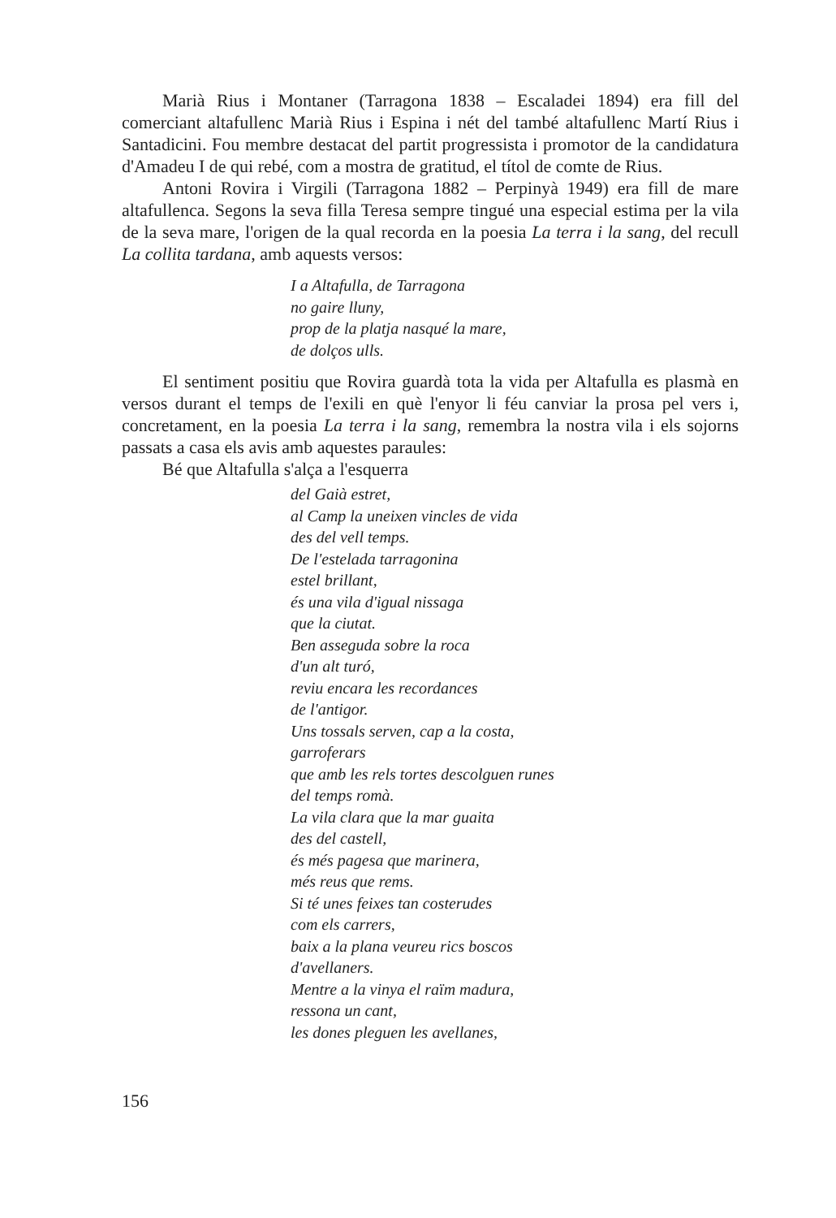Marià Rius i Montaner (Tarragona 1838 – Escaladei 1894) era fill del comerciant altafullenc Marià Rius i Espina i nét del també altafullenc Martí Rius i Santadicini. Fou membre destacat del partit progressista i promotor de la candidatura d'Amadeu I de qui rebé, com a mostra de gratitud, el títol de comte de Rius.
Antoni Rovira i Virgili (Tarragona 1882 – Perpinyà 1949) era fill de mare altafullenca. Segons la seva filla Teresa sempre tingué una especial estima per la vila de la seva mare, l'origen de la qual recorda en la poesia La terra i la sang, del recull La collita tardana, amb aquests versos:
I a Altafulla, de Tarragona
no gaire lluny,
prop de la platja nasqué la mare,
de dolços ulls.
El sentiment positiu que Rovira guardà tota la vida per Altafulla es plasmà en versos durant el temps de l'exili en què l'enyor li féu canviar la prosa pel vers i, concretament, en la poesia La terra i la sang, remembra la nostra vila i els sojorns passats a casa els avis amb aquestes paraules:
Bé que Altafulla s'alça a l'esquerra
del Gaià estret,
al Camp la uneixen vincles de vida
des del vell temps.
De l'estelada tarragonina
estel brillant,
és una vila d'igual nissaga
que la ciutat.
Ben asseguda sobre la roca
d'un alt turó,
reviu encara les recordances
de l'antigor.
Uns tossals serven, cap a la costa,
garroferars
que amb les rels tortes descolguen runes
del temps romà.
La vila clara que la mar guaita
des del castell,
és més pagesa que marinera,
més reus que rems.
Si té unes feixes tan costerudes
com els carrers,
baix a la plana veureu rics boscos
d'avellaners.
Mentre a la vinya el raïm madura,
ressona un cant,
les dones pleguen les avellanes,
156